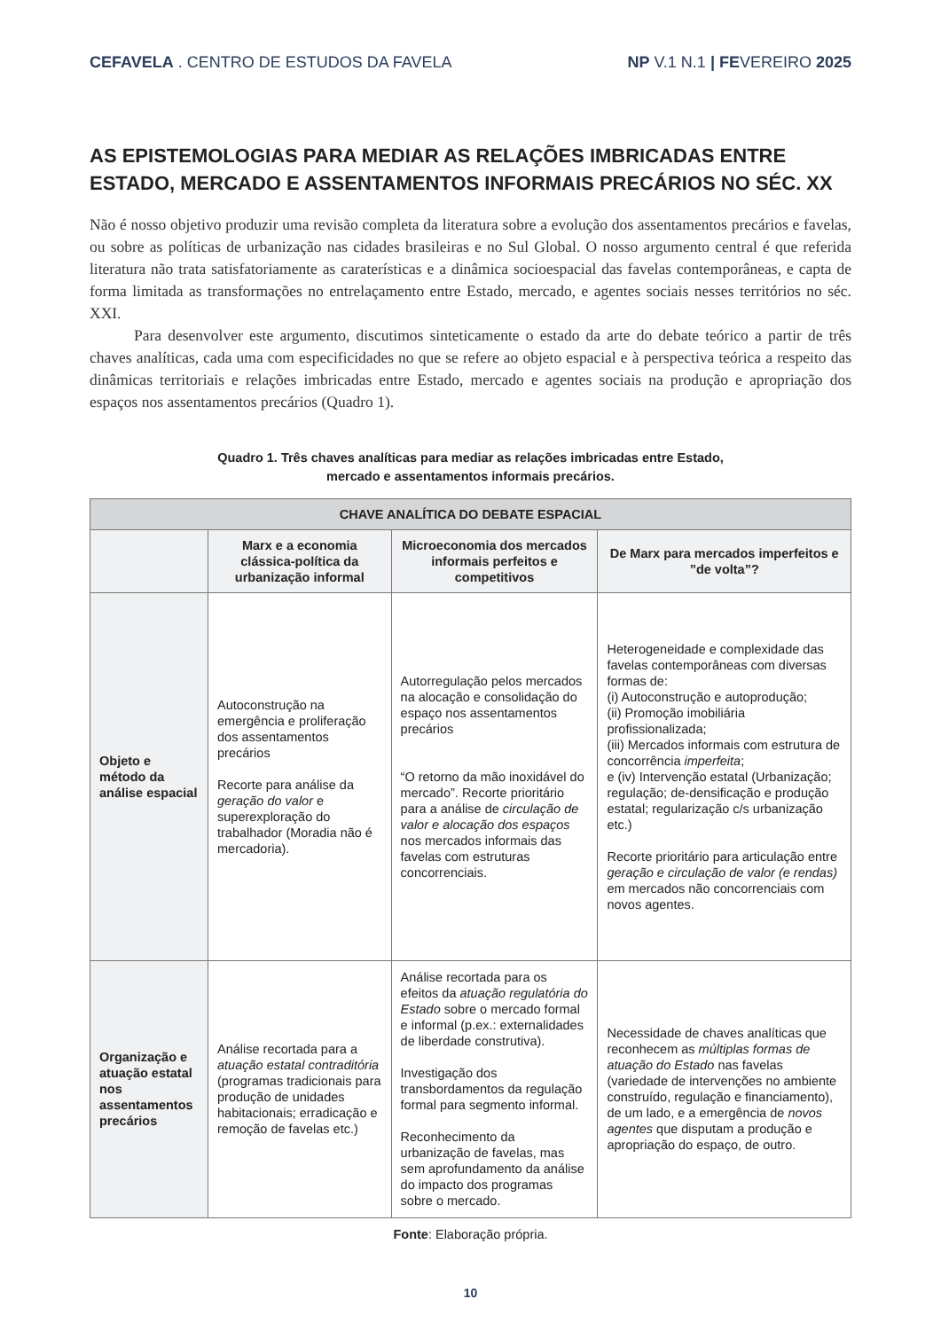CEFAVELA . CENTRO DE ESTUDOS DA FAVELA
NP V.1 N.1 | FEVEREIRO 2025
AS EPISTEMOLOGIAS PARA MEDIAR AS RELAÇÕES IMBRICADAS ENTRE ESTADO, MERCADO E ASSENTAMENTOS INFORMAIS PRECÁRIOS NO SÉC. XX
Não é nosso objetivo produzir uma revisão completa da literatura sobre a evolução dos assentamentos precários e favelas, ou sobre as políticas de urbanização nas cidades brasileiras e no Sul Global. O nosso argumento central é que referida literatura não trata satisfatoriamente as caraterísticas e a dinâmica socioespacial das favelas contemporâneas, e capta de forma limitada as transformações no entrelaçamento entre Estado, mercado, e agentes sociais nesses territórios no séc. XXI.
Para desenvolver este argumento, discutimos sinteticamente o estado da arte do debate teórico a partir de três chaves analíticas, cada uma com especificidades no que se refere ao objeto espacial e à perspectiva teórica a respeito das dinâmicas territoriais e relações imbricadas entre Estado, mercado e agentes sociais na produção e apropriação dos espaços nos assentamentos precários (Quadro 1).
Quadro 1. Três chaves analíticas para mediar as relações imbricadas entre Estado,
mercado e assentamentos informais precários.
| CHAVE ANALÍTICA DO DEBATE ESPACIAL | | | |
| --- | --- | --- | --- |
| | Marx e a economia clássica-política da urbanização informal | Microeconomia dos mercados informais perfeitos e competitivos | De Marx para mercados imperfeitos e ”de volta”? |
| Objeto e método da análise espacial | Autoconstrução na emergência e proliferação dos assentamentos precários Recorte para análise da geração do valor e superexploração do trabalhador (Moradia não é mercadoria). | Autorregulação pelos mercados na alocação e consolidação do espaço nos assentamentos precários “O retorno da mão inoxidável do mercado”. Recorte prioritário para a análise de circulação de valor e alocação dos espaços nos mercados informais das favelas com estruturas concorrenciais. | Heterogeneidade e complexidade das favelas contemporâneas com diversas formas de: (i) Autoconstrução e autoprodução; (ii) Promoção imobiliária profissionalizada; (iii) Mercados informais com estrutura de concorrência imperfeita ; e (iv) Intervenção estatal (Urbanização; regulação; de-densificação e produção estatal; regularização c/s urbanização etc.) Recorte prioritário para articulação entre geração e circulação de valor (e rendas) em mercados não concorrenciais com novos agentes. |
| Organização e atuação estatal nos assentamentos precários | Análise recortada para a atuação estatal contraditória (programas tradicionais para produção de unidades habitacionais; erradicação e remoção de favelas etc.) | Análise recortada para os efeitos da atuação regulatória do Estado sobre o mercado formal e informal (p.ex.: externalidades de liberdade construtiva). Investigação dos transbordamentos da regulação formal para segmento informal. Reconhecimento da urbanização de favelas, mas sem aprofundamento da análise do impacto dos programas sobre o mercado. | Necessidade de chaves analíticas que reconhecem as múltiplas formas de atuação do Estado nas favelas (variedade de intervenções no ambiente construído, regulação e financiamento), de um lado, e a emergência de novos agentes que disputam a produção e apropriação do espaço, de outro. |
Fonte: Elaboração própria.
10